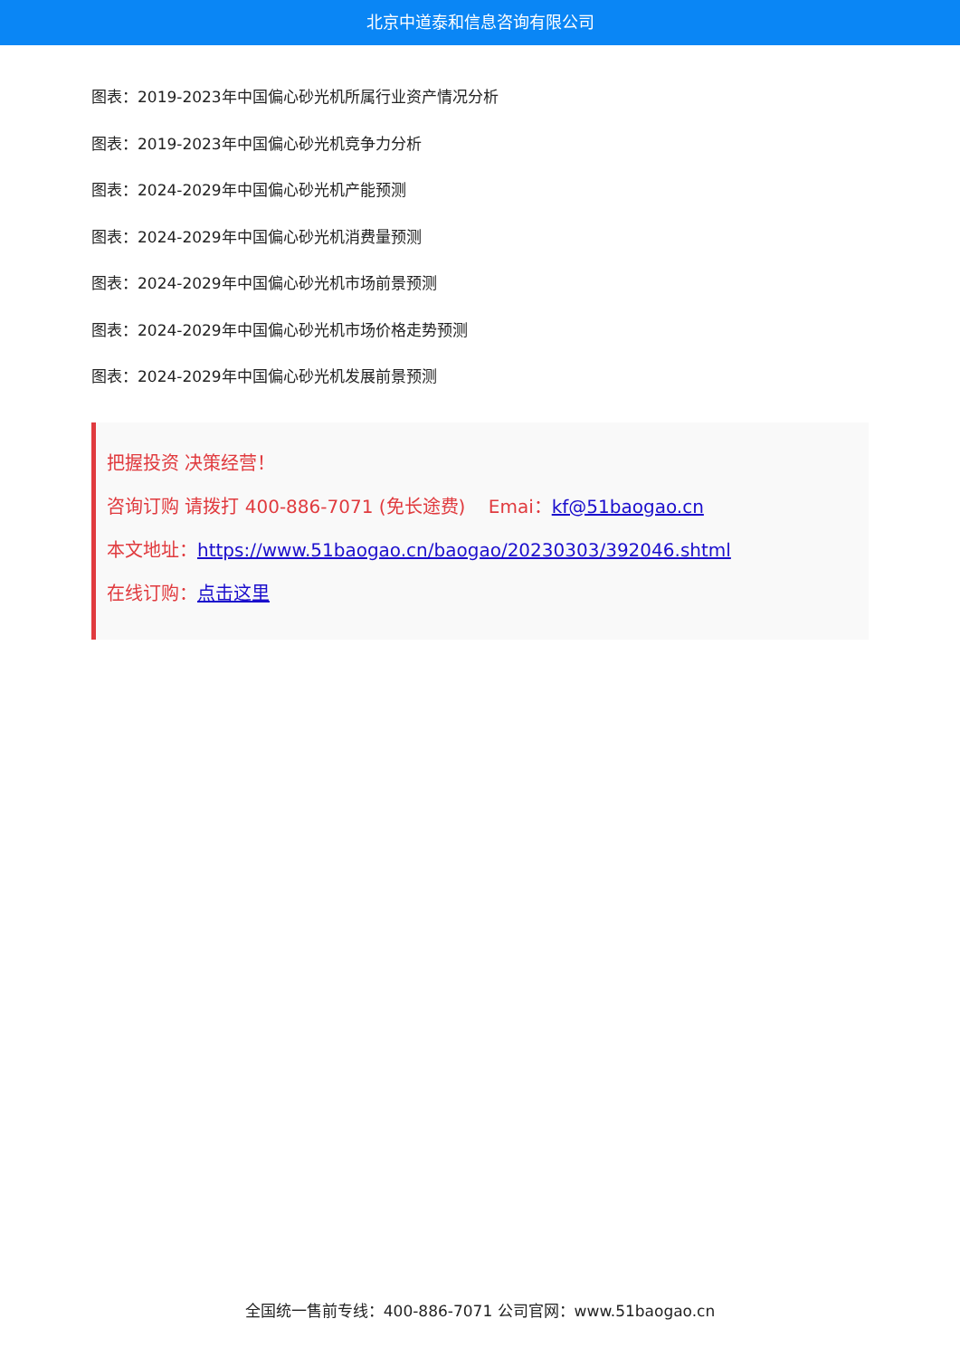北京中道泰和信息咨询有限公司
图表：2019-2023年中国偏心砂光机所属行业资产情况分析
图表：2019-2023年中国偏心砂光机竞争力分析
图表：2024-2029年中国偏心砂光机产能预测
图表：2024-2029年中国偏心砂光机消费量预测
图表：2024-2029年中国偏心砂光机市场前景预测
图表：2024-2029年中国偏心砂光机市场价格走势预测
图表：2024-2029年中国偏心砂光机发展前景预测
把握投资 决策经营！
咨询订购 请拨打 400-886-7071 (免长途费) Emai：kf@51baogao.cn
本文地址：https://www.51baogao.cn/baogao/20230303/392046.shtml
在线订购：点击这里
全国统一售前专线：400-886-7071 公司官网：www.51baogao.cn